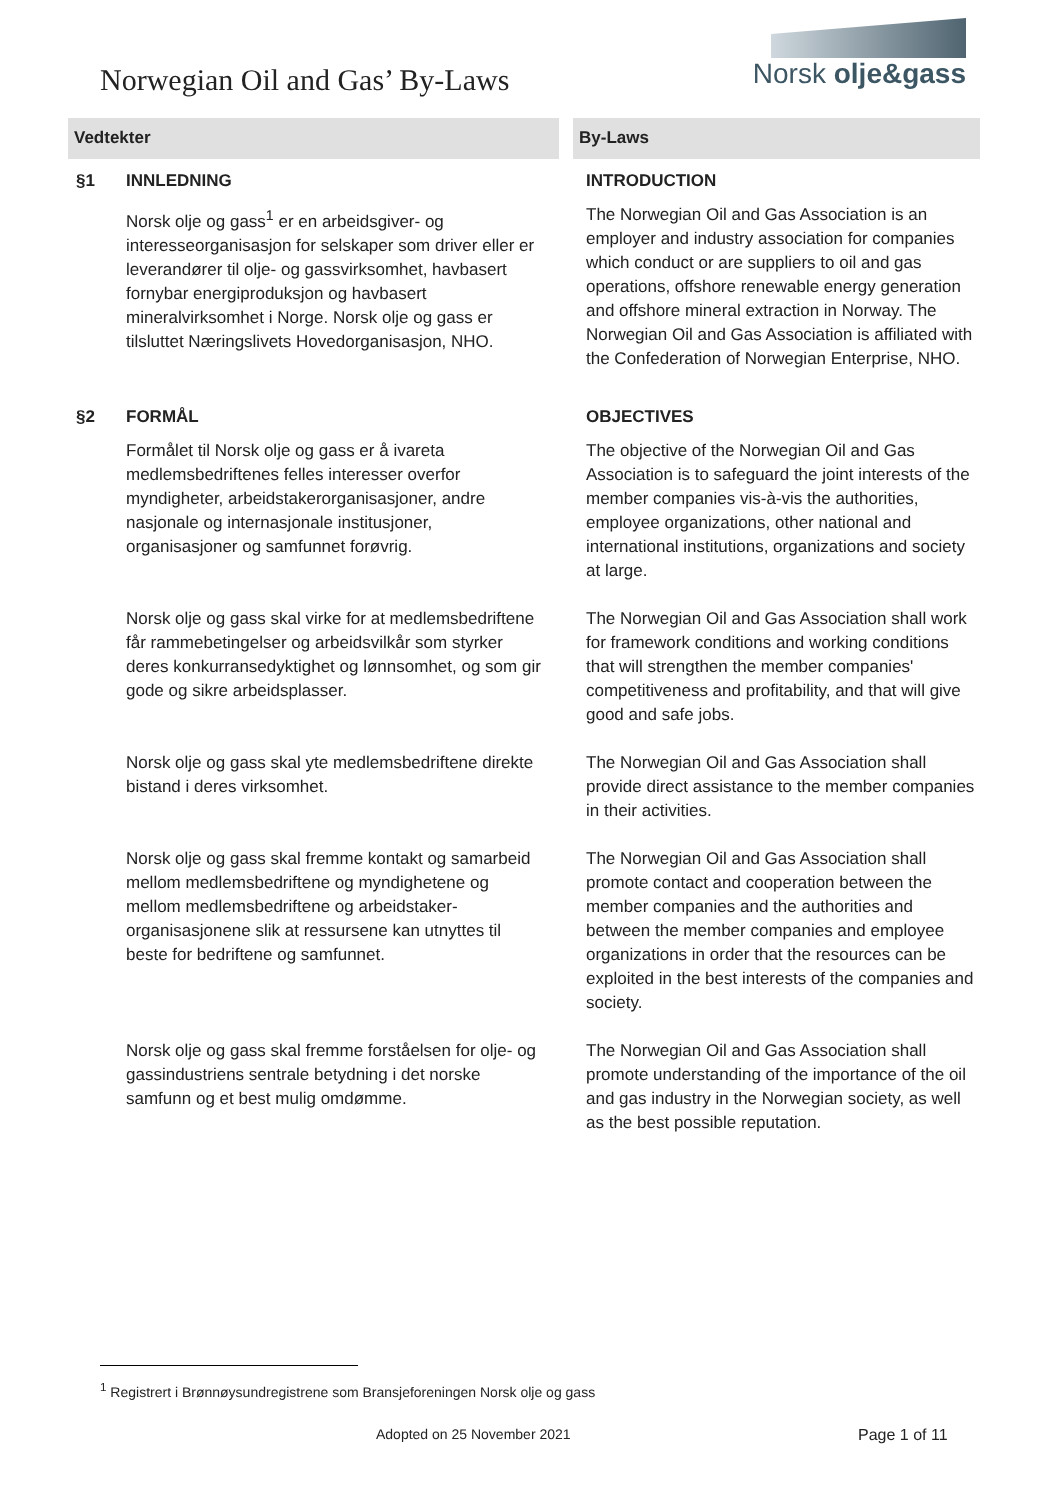Norwegian Oil and Gas’ By-Laws
Norsk olje&gass
| Vedtekter | | By-Laws |
| --- | --- | --- |
| §1 | INNLEDNING | INTRODUCTION |
| | Norsk olje og gass<sup>1</sup> er en arbeidsgiver- og interesseorganisasjon for selskaper som driver eller er leverandører til olje- og gassvirksomhet, havbasert fornybar energiproduksjon og havbasert mineralvirksomhet i Norge. Norsk olje og gass er tilsluttet Næringslivets Hovedorganisasjon, NHO. | The Norwegian Oil and Gas Association is an employer and industry association for companies which conduct or are suppliers to oil and gas operations, offshore renewable energy generation and offshore mineral extraction in Norway. The Norwegian Oil and Gas Association is affiliated with the Confederation of Norwegian Enterprise, NHO. |
| §2 | FORMÅL | OBJECTIVES |
| | Formålet til Norsk olje og gass er å ivareta medlemsbedriftenes felles interesser overfor myndigheter, arbeidstakerorganisasjoner, andre nasjonale og internasjonale institusjoner, organisasjoner og samfunnet forøvrig. | The objective of the Norwegian Oil and Gas Association is to safeguard the joint interests of the member companies vis-à-vis the authorities, employee organizations, other national and international institutions, organizations and society at large. |
| | Norsk olje og gass skal virke for at medlemsbedriftene får rammebetingelser og arbeidsvilkår som styrker deres konkurransedyktighet og lønnsomhet, og som gir gode og sikre arbeidsplasser. | The Norwegian Oil and Gas Association shall work for framework conditions and working conditions that will strengthen the member companies' competitiveness and profitability, and that will give good and safe jobs. |
| | Norsk olje og gass skal yte medlemsbedriftene direkte bistand i deres virksomhet. | The Norwegian Oil and Gas Association shall provide direct assistance to the member companies in their activities. |
| | Norsk olje og gass skal fremme kontakt og samarbeid mellom medlemsbedriftene og myndighetene og mellom medlemsbedriftene og arbeidstaker-organisasjonene slik at ressursene kan utnyttes til beste for bedriftene og samfunnet. | The Norwegian Oil and Gas Association shall promote contact and cooperation between the member companies and the authorities and between the member companies and employee organizations in order that the resources can be exploited in the best interests of the companies and society. |
| | Norsk olje og gass skal fremme forståelsen for olje- og gassindustriens sentrale betydning i det norske samfunn og et best mulig omdømme. | The Norwegian Oil and Gas Association shall promote understanding of the importance of the oil and gas industry in the Norwegian society, as well as the best possible reputation. |
<sup>1</sup> Registrert i Brønnøysundregistrene som Bransjeforeningen Norsk olje og gass
Adopted on 25 November 2021 Page 1 of 11